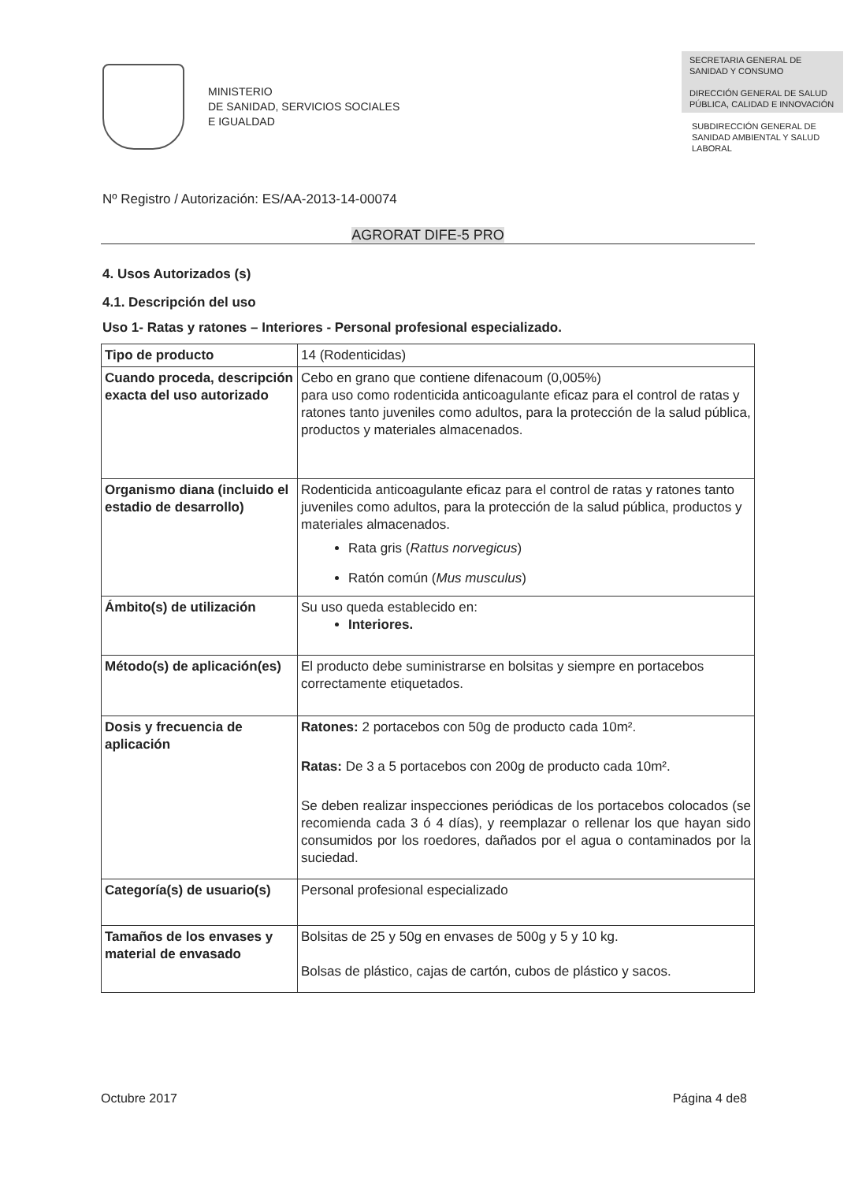MINISTERIO
DE SANIDAD, SERVICIOS SOCIALES
E IGUALDAD
SECRETARIA GENERAL DE SANIDAD Y CONSUMO
DIRECCIÓN GENERAL DE SALUD PÚBLICA, CALIDAD E INNOVACIÓN
SUBDIRECCIÓN GENERAL DE SANIDAD AMBIENTAL Y SALUD LABORAL
Nº Registro / Autorización: ES/AA-2013-14-00074
AGRORAT DIFE-5 PRO
4. Usos Autorizados (s)
4.1. Descripción del uso
Uso 1- Ratas y ratones – Interiores - Personal profesional especializado.
| Tipo de producto | 14 (Rodenticidas) |
| Cuando proceda, descripción exacta del uso autorizado | Cebo en grano que contiene difenacoum (0,005%) para uso como rodenticida anticoagulante eficaz para el control de ratas y ratones tanto juveniles como adultos, para la protección de la salud pública, productos y materiales almacenados. |
| Organismo diana (incluido el estadio de desarrollo) | Rodenticida anticoagulante eficaz para el control de ratas y ratones tanto juveniles como adultos, para la protección de la salud pública, productos y materiales almacenados. Rata gris ( Rattus norvegicus ) Ratón común ( Mus musculus ) |
| Ámbito(s) de utilización | Su uso queda establecido en: Interiores. |
| Método(s) de aplicación(es) | El producto debe suministrarse en bolsitas y siempre en portacebos correctamente etiquetados. |
| Dosis y frecuencia de aplicación | Ratones: 2 portacebos con 50g de producto cada 10m². Ratas: De 3 a 5 portacebos con 200g de producto cada 10m². Se deben realizar inspecciones periódicas de los portacebos colocados (se recomienda cada 3 ó 4 días), y reemplazar o rellenar los que hayan sido consumidos por los roedores, dañados por el agua o contaminados por la suciedad. |
| Categoría(s) de usuario(s) | Personal profesional especializado |
| Tamaños de los envases y material de envasado | Bolsitas de 25 y 50g en envases de 500g y 5 y 10 kg. Bolsas de plástico, cajas de cartón, cubos de plástico y sacos. |
Octubre 2017 Página 4 de8